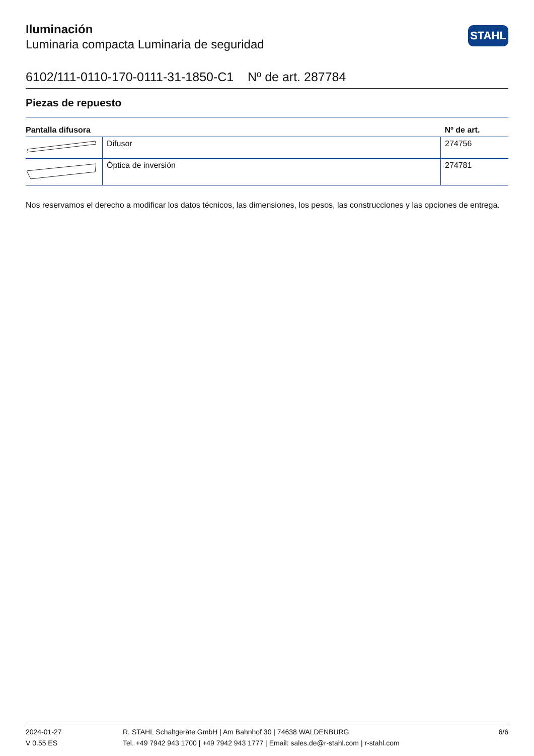Iluminación
Luminaria compacta Luminaria de seguridad
STAHL
6102/111-0110-170-0111-31-1850-C1 Nº de art. 287784
Piezas de repuesto
| Pantalla difusora | | Nº de art. |
| --- | --- | --- |
| | Difusor | 274756 |
| | Óptica de inversión | 274781 |
Nos reservamos el derecho a modificar los datos técnicos, las dimensiones, los pesos, las construcciones y las opciones de entrega.
2024-01-27
V 0.55 ES
R. STAHL Schaltgeräte GmbH | Am Bahnhof 30 | 74638 WALDENBURG
Tel. +49 7942 943 1700 | +49 7942 943 1777 | Email: sales.de@r-stahl.com | r-stahl.com
6/6